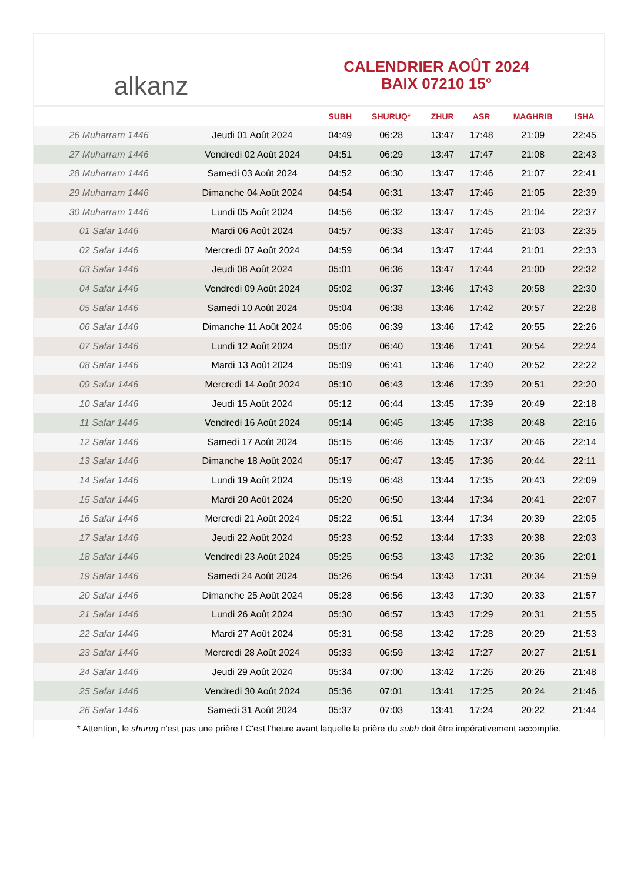alkanz
CALENDRIER AOÛT 2024
BAIX 07210 15°
| | | SUBH | SHURUQ* | ZHUR | ASR | MAGHRIB | ISHA |
| --- | --- | --- | --- | --- | --- | --- | --- |
| 26 Muharram 1446 | Jeudi 01 Août 2024 | 04:49 | 06:28 | 13:47 | 17:48 | 21:09 | 22:45 |
| 27 Muharram 1446 | Vendredi 02 Août 2024 | 04:51 | 06:29 | 13:47 | 17:47 | 21:08 | 22:43 |
| 28 Muharram 1446 | Samedi 03 Août 2024 | 04:52 | 06:30 | 13:47 | 17:46 | 21:07 | 22:41 |
| 29 Muharram 1446 | Dimanche 04 Août 2024 | 04:54 | 06:31 | 13:47 | 17:46 | 21:05 | 22:39 |
| 30 Muharram 1446 | Lundi 05 Août 2024 | 04:56 | 06:32 | 13:47 | 17:45 | 21:04 | 22:37 |
| 01 Safar 1446 | Mardi 06 Août 2024 | 04:57 | 06:33 | 13:47 | 17:45 | 21:03 | 22:35 |
| 02 Safar 1446 | Mercredi 07 Août 2024 | 04:59 | 06:34 | 13:47 | 17:44 | 21:01 | 22:33 |
| 03 Safar 1446 | Jeudi 08 Août 2024 | 05:01 | 06:36 | 13:47 | 17:44 | 21:00 | 22:32 |
| 04 Safar 1446 | Vendredi 09 Août 2024 | 05:02 | 06:37 | 13:46 | 17:43 | 20:58 | 22:30 |
| 05 Safar 1446 | Samedi 10 Août 2024 | 05:04 | 06:38 | 13:46 | 17:42 | 20:57 | 22:28 |
| 06 Safar 1446 | Dimanche 11 Août 2024 | 05:06 | 06:39 | 13:46 | 17:42 | 20:55 | 22:26 |
| 07 Safar 1446 | Lundi 12 Août 2024 | 05:07 | 06:40 | 13:46 | 17:41 | 20:54 | 22:24 |
| 08 Safar 1446 | Mardi 13 Août 2024 | 05:09 | 06:41 | 13:46 | 17:40 | 20:52 | 22:22 |
| 09 Safar 1446 | Mercredi 14 Août 2024 | 05:10 | 06:43 | 13:46 | 17:39 | 20:51 | 22:20 |
| 10 Safar 1446 | Jeudi 15 Août 2024 | 05:12 | 06:44 | 13:45 | 17:39 | 20:49 | 22:18 |
| 11 Safar 1446 | Vendredi 16 Août 2024 | 05:14 | 06:45 | 13:45 | 17:38 | 20:48 | 22:16 |
| 12 Safar 1446 | Samedi 17 Août 2024 | 05:15 | 06:46 | 13:45 | 17:37 | 20:46 | 22:14 |
| 13 Safar 1446 | Dimanche 18 Août 2024 | 05:17 | 06:47 | 13:45 | 17:36 | 20:44 | 22:11 |
| 14 Safar 1446 | Lundi 19 Août 2024 | 05:19 | 06:48 | 13:44 | 17:35 | 20:43 | 22:09 |
| 15 Safar 1446 | Mardi 20 Août 2024 | 05:20 | 06:50 | 13:44 | 17:34 | 20:41 | 22:07 |
| 16 Safar 1446 | Mercredi 21 Août 2024 | 05:22 | 06:51 | 13:44 | 17:34 | 20:39 | 22:05 |
| 17 Safar 1446 | Jeudi 22 Août 2024 | 05:23 | 06:52 | 13:44 | 17:33 | 20:38 | 22:03 |
| 18 Safar 1446 | Vendredi 23 Août 2024 | 05:25 | 06:53 | 13:43 | 17:32 | 20:36 | 22:01 |
| 19 Safar 1446 | Samedi 24 Août 2024 | 05:26 | 06:54 | 13:43 | 17:31 | 20:34 | 21:59 |
| 20 Safar 1446 | Dimanche 25 Août 2024 | 05:28 | 06:56 | 13:43 | 17:30 | 20:33 | 21:57 |
| 21 Safar 1446 | Lundi 26 Août 2024 | 05:30 | 06:57 | 13:43 | 17:29 | 20:31 | 21:55 |
| 22 Safar 1446 | Mardi 27 Août 2024 | 05:31 | 06:58 | 13:42 | 17:28 | 20:29 | 21:53 |
| 23 Safar 1446 | Mercredi 28 Août 2024 | 05:33 | 06:59 | 13:42 | 17:27 | 20:27 | 21:51 |
| 24 Safar 1446 | Jeudi 29 Août 2024 | 05:34 | 07:00 | 13:42 | 17:26 | 20:26 | 21:48 |
| 25 Safar 1446 | Vendredi 30 Août 2024 | 05:36 | 07:01 | 13:41 | 17:25 | 20:24 | 21:46 |
| 26 Safar 1446 | Samedi 31 Août 2024 | 05:37 | 07:03 | 13:41 | 17:24 | 20:22 | 21:44 |
* Attention, le shuruq n'est pas une prière ! C'est l'heure avant laquelle la prière du subh doit être impérativement accomplie.